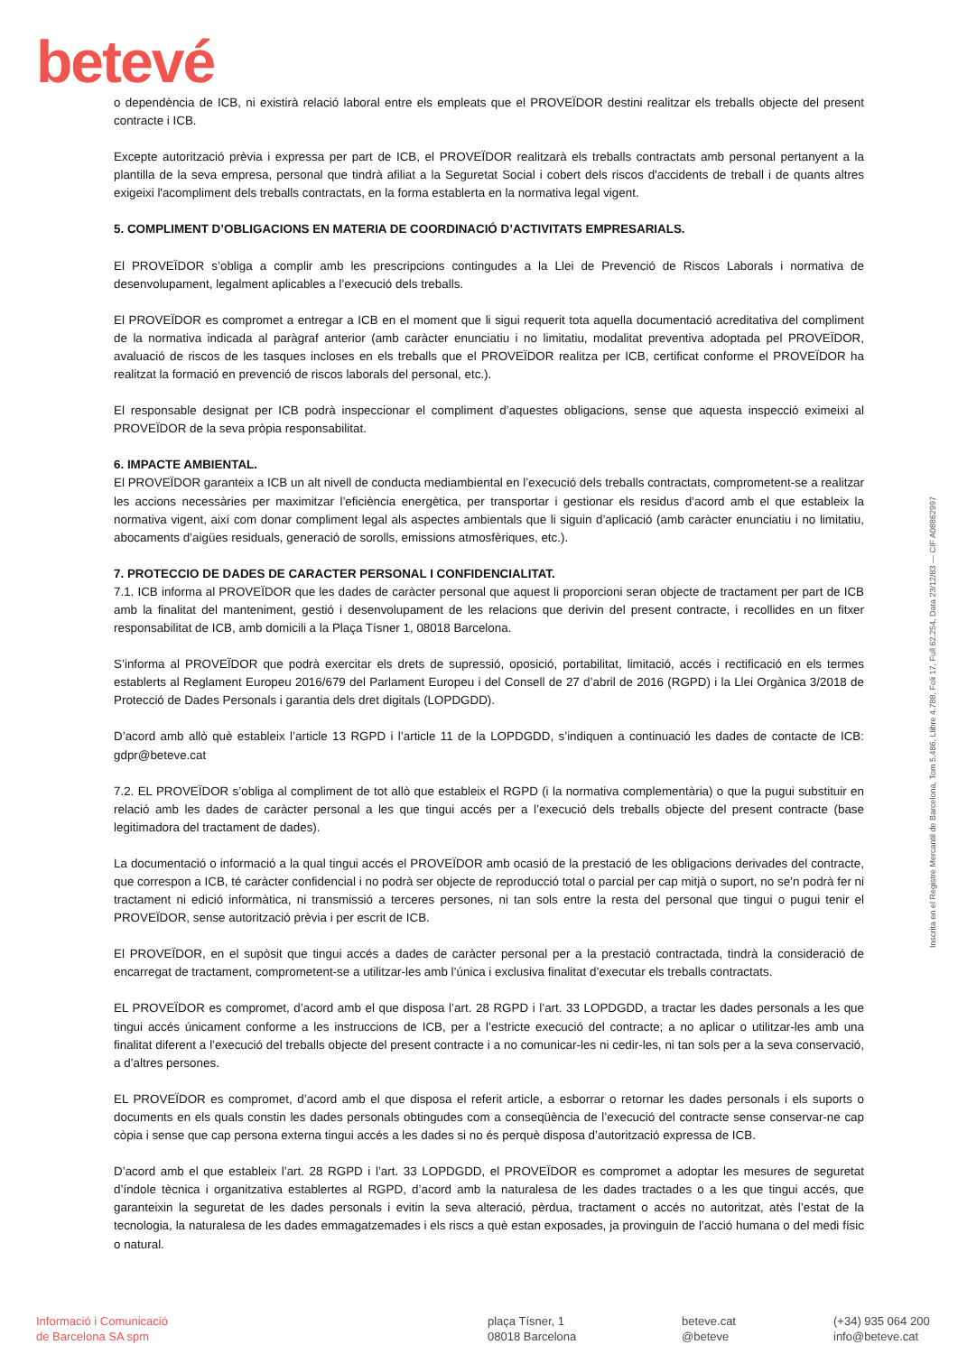betevé
o dependència de ICB, ni existirà relació laboral entre els empleats que el PROVEÏDOR destini realitzar els treballs objecte del present contracte i ICB.
Excepte autorització prèvia i expressa per part de ICB, el PROVEÏDOR realitzarà els treballs contractats amb personal pertanyent a la plantilla de la seva empresa, personal que tindrà afiliat a la Seguretat Social i cobert dels riscos d'accidents de treball i de quants altres exigeixi l'acompliment dels treballs contractats, en la forma establerta en la normativa legal vigent.
5. COMPLIMENT D’OBLIGACIONS EN MATERIA DE COORDINACIÓ D’ACTIVITATS EMPRESARIALS.
El PROVEÏDOR s’obliga a complir amb les prescripcions contingudes a la Llei de Prevenció de Riscos Laborals i normativa de desenvolupament, legalment aplicables a l’execució dels treballs.
El PROVEÏDOR es compromet a entregar a ICB en el moment que li sigui requerit tota aquella documentació acreditativa del compliment de la normativa indicada al paràgraf anterior (amb caràcter enunciatiu i no limitatiu, modalitat preventiva adoptada pel PROVEÏDOR, avaluació de riscos de les tasques incloses en els treballs que el PROVEÏDOR realitza per ICB, certificat conforme el PROVEÏDOR ha realitzat la formació en prevenció de riscos laborals del personal, etc.).
El responsable designat per ICB podrà inspeccionar el compliment d’aquestes obligacions, sense que aquesta inspecció eximeixi al PROVEÏDOR de la seva pròpia responsabilitat.
6. IMPACTE AMBIENTAL.
El PROVEÏDOR garanteix a ICB un alt nivell de conducta mediambiental en l’execució dels treballs contractats, comprometent-se a realitzar les accions necessàries per maximitzar l’eficiència energètica, per transportar i gestionar els residus d’acord amb el que estableix la normativa vigent, així com donar compliment legal als aspectes ambientals que li siguin d’aplicació (amb caràcter enunciatiu i no limitatiu, abocaments d’aigües residuals, generació de sorolls, emissions atmosfèriques, etc.).
7. PROTECCIO DE DADES DE CARACTER PERSONAL I CONFIDENCIALITAT.
7.1. ICB informa al PROVEÏDOR que les dades de caràcter personal que aquest li proporcioni seran objecte de tractament per part de ICB amb la finalitat del manteniment, gestió i desenvolupament de les relacions que derivin del present contracte, i recollides en un fitxer responsabilitat de ICB, amb domicili a la Plaça Tísner 1, 08018 Barcelona.
S’informa al PROVEÏDOR que podrà exercitar els drets de supressió, oposició, portabilitat, limitació, accés i rectificació en els termes establerts al Reglament Europeu 2016/679 del Parlament Europeu i del Consell de 27 d’abril de 2016 (RGPD) i la Llei Orgànica 3/2018 de Protecció de Dades Personals i garantia dels dret digitals (LOPDGDD).
D’acord amb allò què estableix l’article 13 RGPD i l’article 11 de la LOPDGDD, s’indiquen a continuació les dades de contacte de ICB: gdpr@beteve.cat
7.2. EL PROVEÏDOR s’obliga al compliment de tot allò que estableix el RGPD (i la normativa complementària) o que la pugui substituir en relació amb les dades de caràcter personal a les que tingui accés per a l’execució dels treballs objecte del present contracte (base legitimadora del tractament de dades).
La documentació o informació a la qual tingui accés el PROVEÏDOR amb ocasió de la prestació de les obligacions derivades del contracte, que correspon a ICB, té caràcter confidencial i no podrà ser objecte de reproducció total o parcial per cap mitjà o suport, no se’n podrà fer ni tractament ni edició informàtica, ni transmissió a terceres persones, ni tan sols entre la resta del personal que tingui o pugui tenir el PROVEÏDOR, sense autorització prèvia i per escrit de ICB.
El PROVEÏDOR, en el supòsit que tingui accés a dades de caràcter personal per a la prestació contractada, tindrà la consideració de encarregat de tractament, comprometent-se a utilitzar-les amb l’única i exclusiva finalitat d’executar els treballs contractats.
EL PROVEÏDOR es compromet, d’acord amb el que disposa l’art. 28 RGPD i l’art. 33 LOPDGDD, a tractar les dades personals a les que tingui accés únicament conforme a les instruccions de ICB, per a l’estricte execució del contracte; a no aplicar o utilitzar-les amb una finalitat diferent a l’execució del treballs objecte del present contracte i a no comunicar-les ni cedir-les, ni tan sols per a la seva conservació, a d’altres persones.
EL PROVEÏDOR es compromet, d’acord amb el que disposa el referit article, a esborrar o retornar les dades personals i els suports o documents en els quals constin les dades personals obtingudes com a conseqüència de l’execució del contracte sense conservar-ne cap còpia i sense que cap persona externa tingui accés a les dades si no és perquè disposa d’autorització expressa de ICB.
D’acord amb el que estableix l’art. 28 RGPD i l’art. 33 LOPDGDD, el PROVEÏDOR es compromet a adoptar les mesures de seguretat d’índole tècnica i organitzativa establertes al RGPD, d’acord amb la naturalesa de les dades tractades o a les que tingui accés, que garanteixin la seguretat de les dades personals i evitin la seva alteració, pèrdua, tractament o accés no autoritzat, atès l’estat de la tecnologia, la naturalesa de les dades emmagatzemades i els riscs a què estan exposades, ja provinguin de l’acció humana o del medi físic o natural.
Inscrita en el Registre Mercantil de Barcelona, Tom 5.486, Llibre 4.788, Foli 17, Full 62.254, Data 23/12/83 — CIF A08862997
Informació i Comunicació
de Barcelona SA spm
plaça Tísner, 1
08018 Barcelona
beteve.cat
@beteve
(+34) 935 064 200
info@beteve.cat